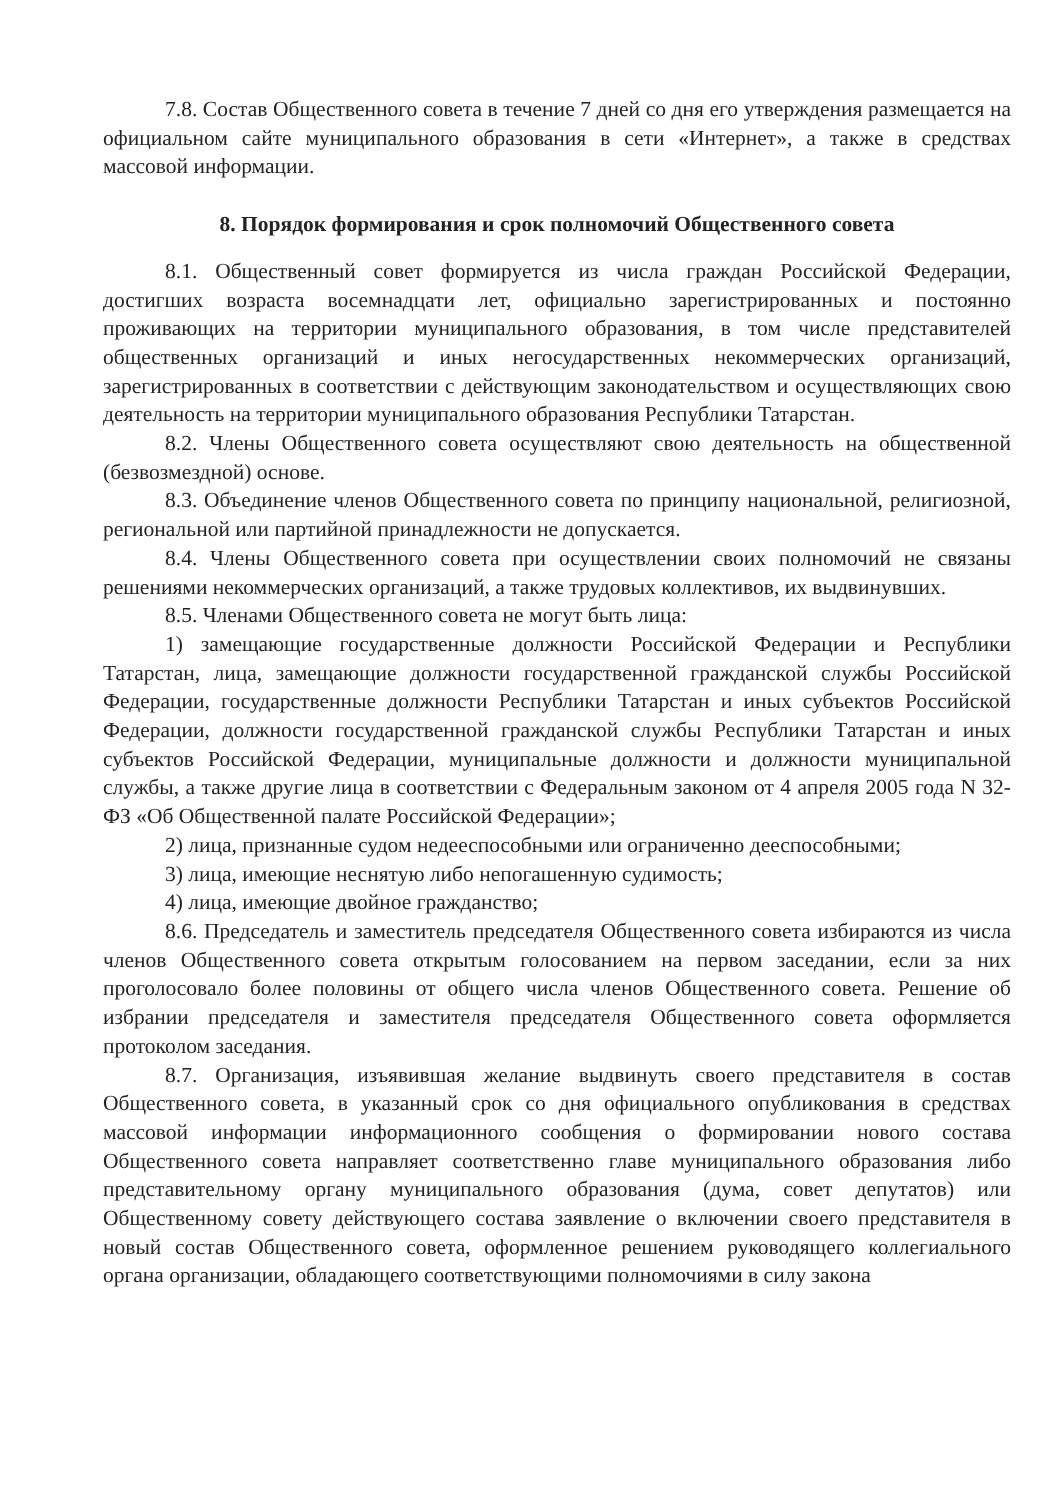7.8. Состав Общественного совета в течение 7 дней со дня его утверждения размещается на официальном сайте муниципального образования в сети «Интернет», а также в средствах массовой информации.
8. Порядок формирования и срок полномочий Общественного совета
8.1. Общественный совет формируется из числа граждан Российской Федерации, достигших возраста восемнадцати лет, официально зарегистрированных и постоянно проживающих на территории муниципального образования, в том числе представителей общественных организаций и иных негосударственных некоммерческих организаций, зарегистрированных в соответствии с действующим законодательством и осуществляющих свою деятельность на территории муниципального образования Республики Татарстан.
8.2. Члены Общественного совета осуществляют свою деятельность на общественной (безвозмездной) основе.
8.3. Объединение членов Общественного совета по принципу национальной, религиозной, региональной или партийной принадлежности не допускается.
8.4. Члены Общественного совета при осуществлении своих полномочий не связаны решениями некоммерческих организаций, а также трудовых коллективов, их выдвинувших.
8.5. Членами Общественного совета не могут быть лица:
1) замещающие государственные должности Российской Федерации и Республики Татарстан, лица, замещающие должности государственной гражданской службы Российской Федерации, государственные должности Республики Татарстан и иных субъектов Российской Федерации, должности государственной гражданской службы Республики Татарстан и иных субъектов Российской Федерации, муниципальные должности и должности муниципальной службы, а также другие лица в соответствии с Федеральным законом от 4 апреля 2005 года N 32-ФЗ «Об Общественной палате Российской Федерации»;
2) лица, признанные судом недееспособными или ограниченно дееспособными;
3) лица, имеющие неснятую либо непогашенную судимость;
4) лица, имеющие двойное гражданство;
8.6. Председатель и заместитель председателя Общественного совета избираются из числа членов Общественного совета открытым голосованием на первом заседании, если за них проголосовало более половины от общего числа членов Общественного совета. Решение об избрании председателя и заместителя председателя Общественного совета оформляется протоколом заседания.
8.7. Организация, изъявившая желание выдвинуть своего представителя в состав Общественного совета, в указанный срок со дня официального опубликования в средствах массовой информации информационного сообщения о формировании нового состава Общественного совета направляет соответственно главе муниципального образования либо представительному органу муниципального образования (дума, совет депутатов) или Общественному совету действующего состава заявление о включении своего представителя в новый состав Общественного совета, оформленное решением руководящего коллегиального органа организации, обладающего соответствующими полномочиями в силу закона